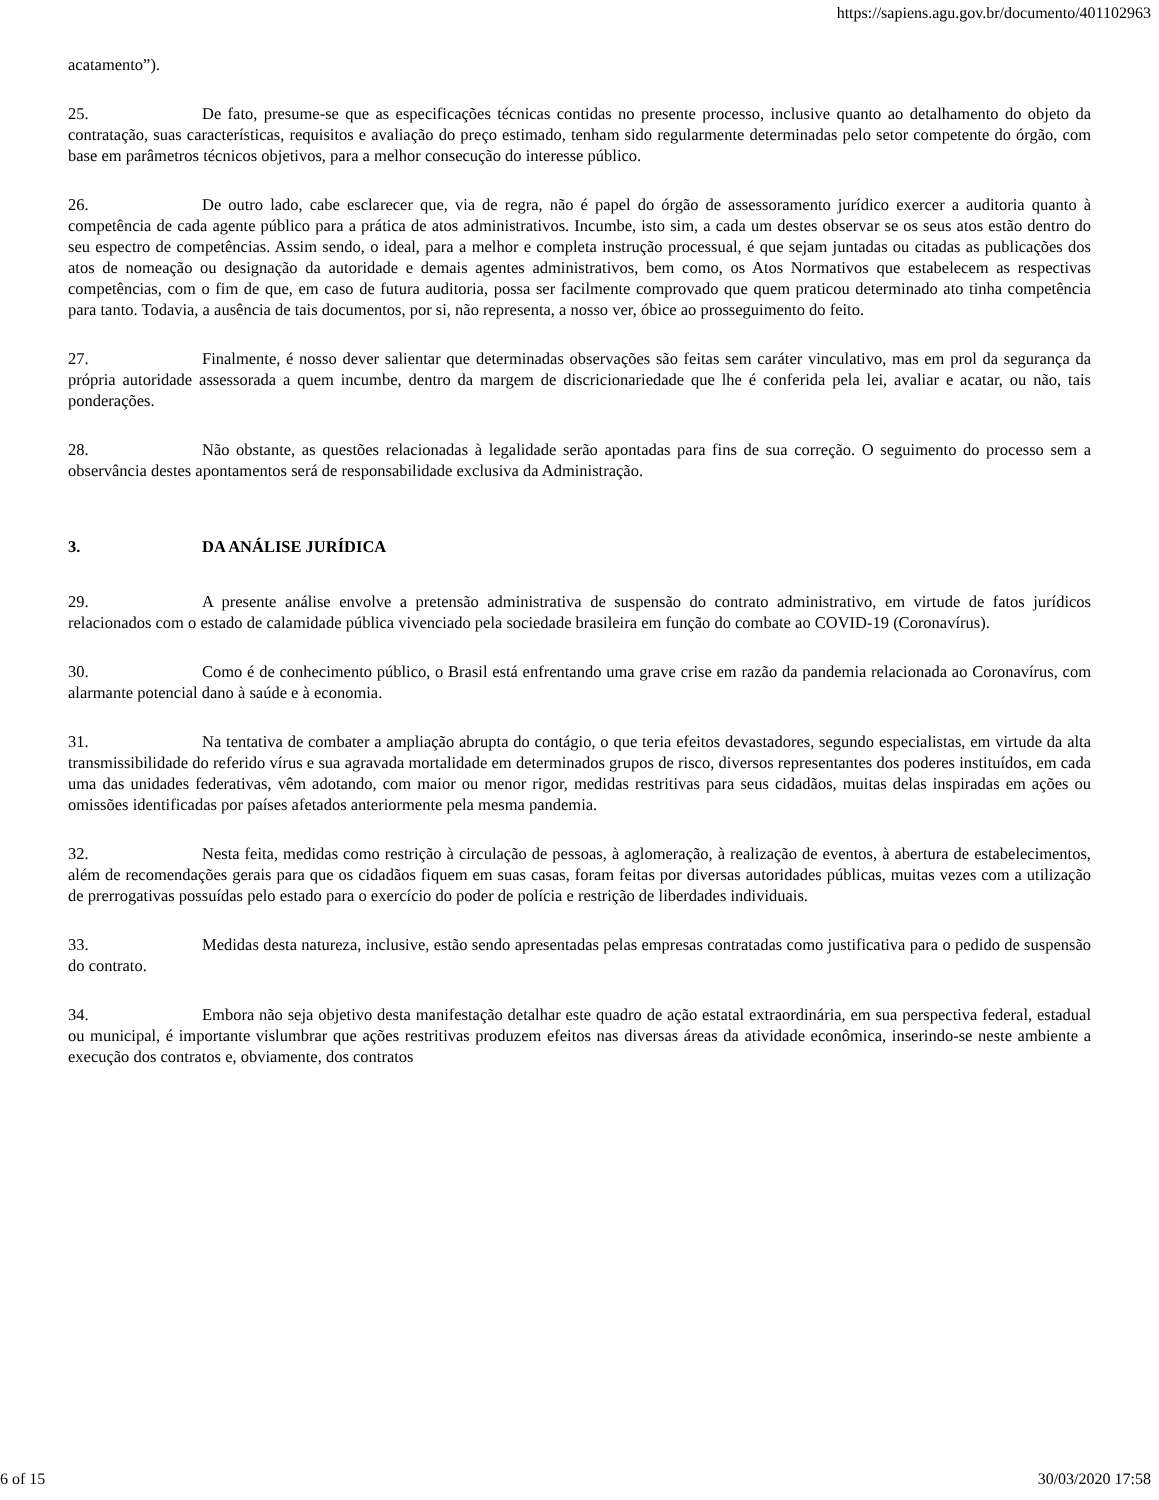https://sapiens.agu.gov.br/documento/401102963
acatamento”).
25. De fato, presume-se que as especificações técnicas contidas no presente processo, inclusive quanto ao detalhamento do objeto da contratação, suas características, requisitos e avaliação do preço estimado, tenham sido regularmente determinadas pelo setor competente do órgão, com base em parâmetros técnicos objetivos, para a melhor consecução do interesse público.
26. De outro lado, cabe esclarecer que, via de regra, não é papel do órgão de assessoramento jurídico exercer a auditoria quanto à competência de cada agente público para a prática de atos administrativos. Incumbe, isto sim, a cada um destes observar se os seus atos estão dentro do seu espectro de competências. Assim sendo, o ideal, para a melhor e completa instrução processual, é que sejam juntadas ou citadas as publicações dos atos de nomeação ou designação da autoridade e demais agentes administrativos, bem como, os Atos Normativos que estabelecem as respectivas competências, com o fim de que, em caso de futura auditoria, possa ser facilmente comprovado que quem praticou determinado ato tinha competência para tanto. Todavia, a ausência de tais documentos, por si, não representa, a nosso ver, óbice ao prosseguimento do feito.
27. Finalmente, é nosso dever salientar que determinadas observações são feitas sem caráter vinculativo, mas em prol da segurança da própria autoridade assessorada a quem incumbe, dentro da margem de discricionariedade que lhe é conferida pela lei, avaliar e acatar, ou não, tais ponderações.
28. Não obstante, as questões relacionadas à legalidade serão apontadas para fins de sua correção. O seguimento do processo sem a observância destes apontamentos será de responsabilidade exclusiva da Administração.
3. DA ANÁLISE JURÍDICA
29. A presente análise envolve a pretensão administrativa de suspensão do contrato administrativo, em virtude de fatos jurídicos relacionados com o estado de calamidade pública vivenciado pela sociedade brasileira em função do combate ao COVID-19 (Coronavírus).
30. Como é de conhecimento público, o Brasil está enfrentando uma grave crise em razão da pandemia relacionada ao Coronavírus, com alarmante potencial dano à saúde e à economia.
31. Na tentativa de combater a ampliação abrupta do contágio, o que teria efeitos devastadores, segundo especialistas, em virtude da alta transmissibilidade do referido vírus e sua agravada mortalidade em determinados grupos de risco, diversos representantes dos poderes instituídos, em cada uma das unidades federativas, vêm adotando, com maior ou menor rigor, medidas restritivas para seus cidadãos, muitas delas inspiradas em ações ou omissões identificadas por países afetados anteriormente pela mesma pandemia.
32. Nesta feita, medidas como restrição à circulação de pessoas, à aglomeração, à realização de eventos, à abertura de estabelecimentos, além de recomendações gerais para que os cidadãos fiquem em suas casas, foram feitas por diversas autoridades públicas, muitas vezes com a utilização de prerrogativas possuídas pelo estado para o exercício do poder de polícia e restrição de liberdades individuais.
33. Medidas desta natureza, inclusive, estão sendo apresentadas pelas empresas contratadas como justificativa para o pedido de suspensão do contrato.
34. Embora não seja objetivo desta manifestação detalhar este quadro de ação estatal extraordinária, em sua perspectiva federal, estadual ou municipal, é importante vislumbrar que ações restritivas produzem efeitos nas diversas áreas da atividade econômica, inserindo-se neste ambiente a execução dos contratos e, obviamente, dos contratos
6 of 15 30/03/2020 17:58